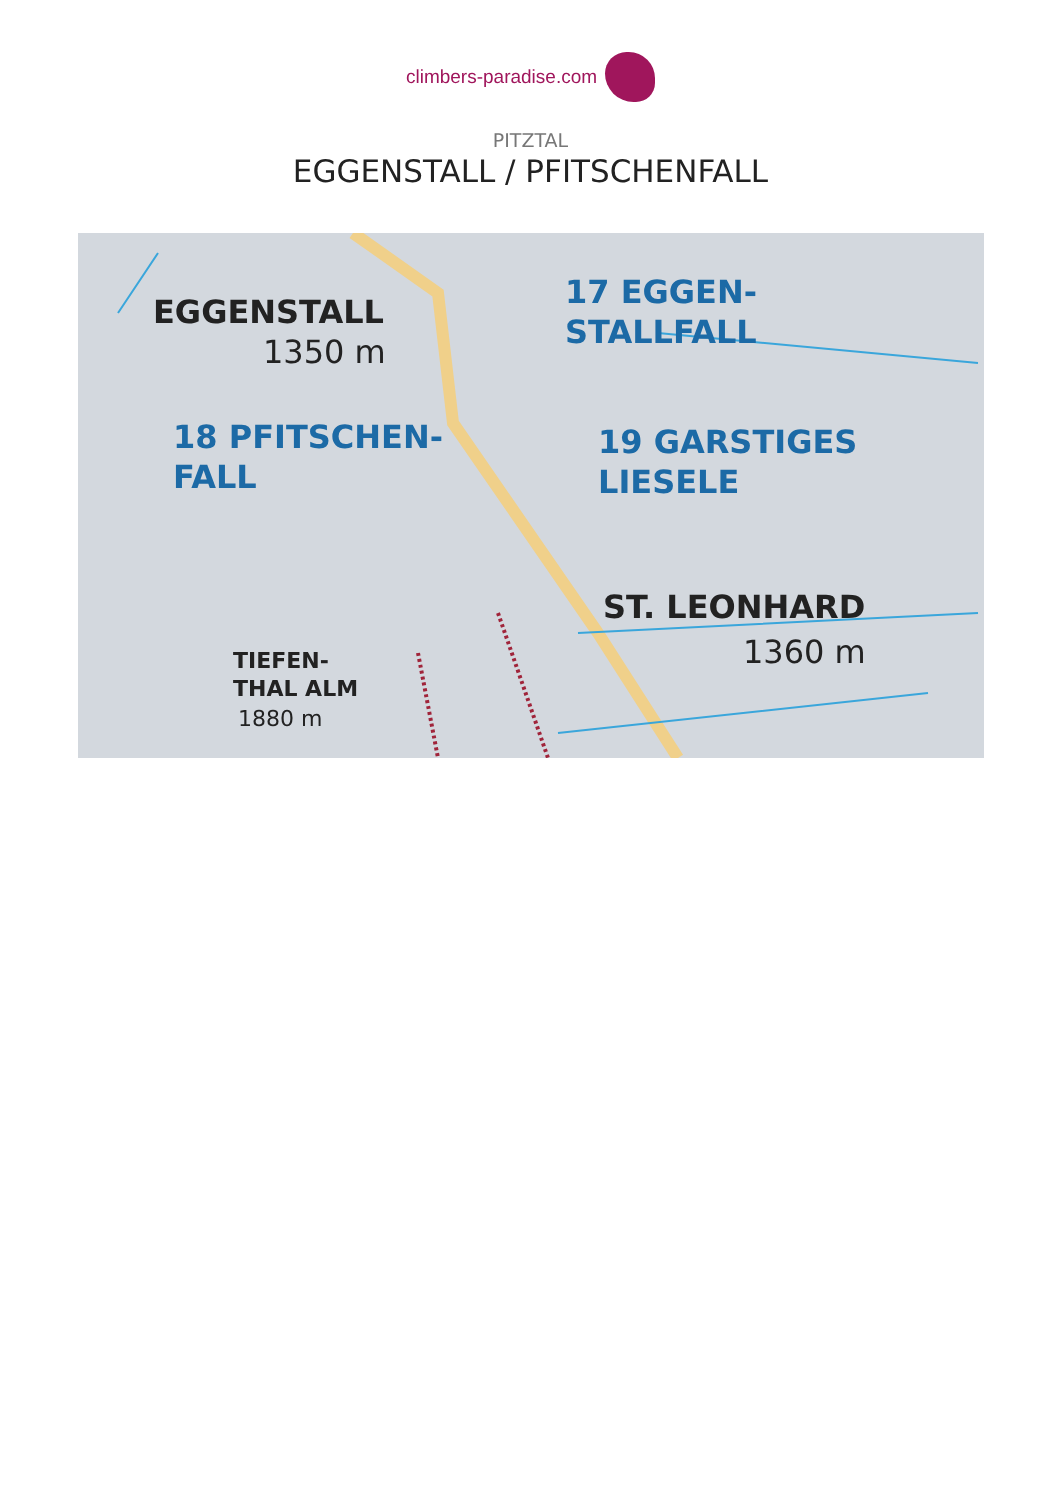climbers-paradise.com
PITZTAL
EGGENSTALL / PFITSCHENFALL
EGGENSTALL
1350 m
17 EGGEN-
STALLFALL
18 PFITSCHEN-
FALL
19 GARSTIGES
LIESELE
ST. LEONHARD
1360 m
TIEFEN-
THAL ALM
1880 m